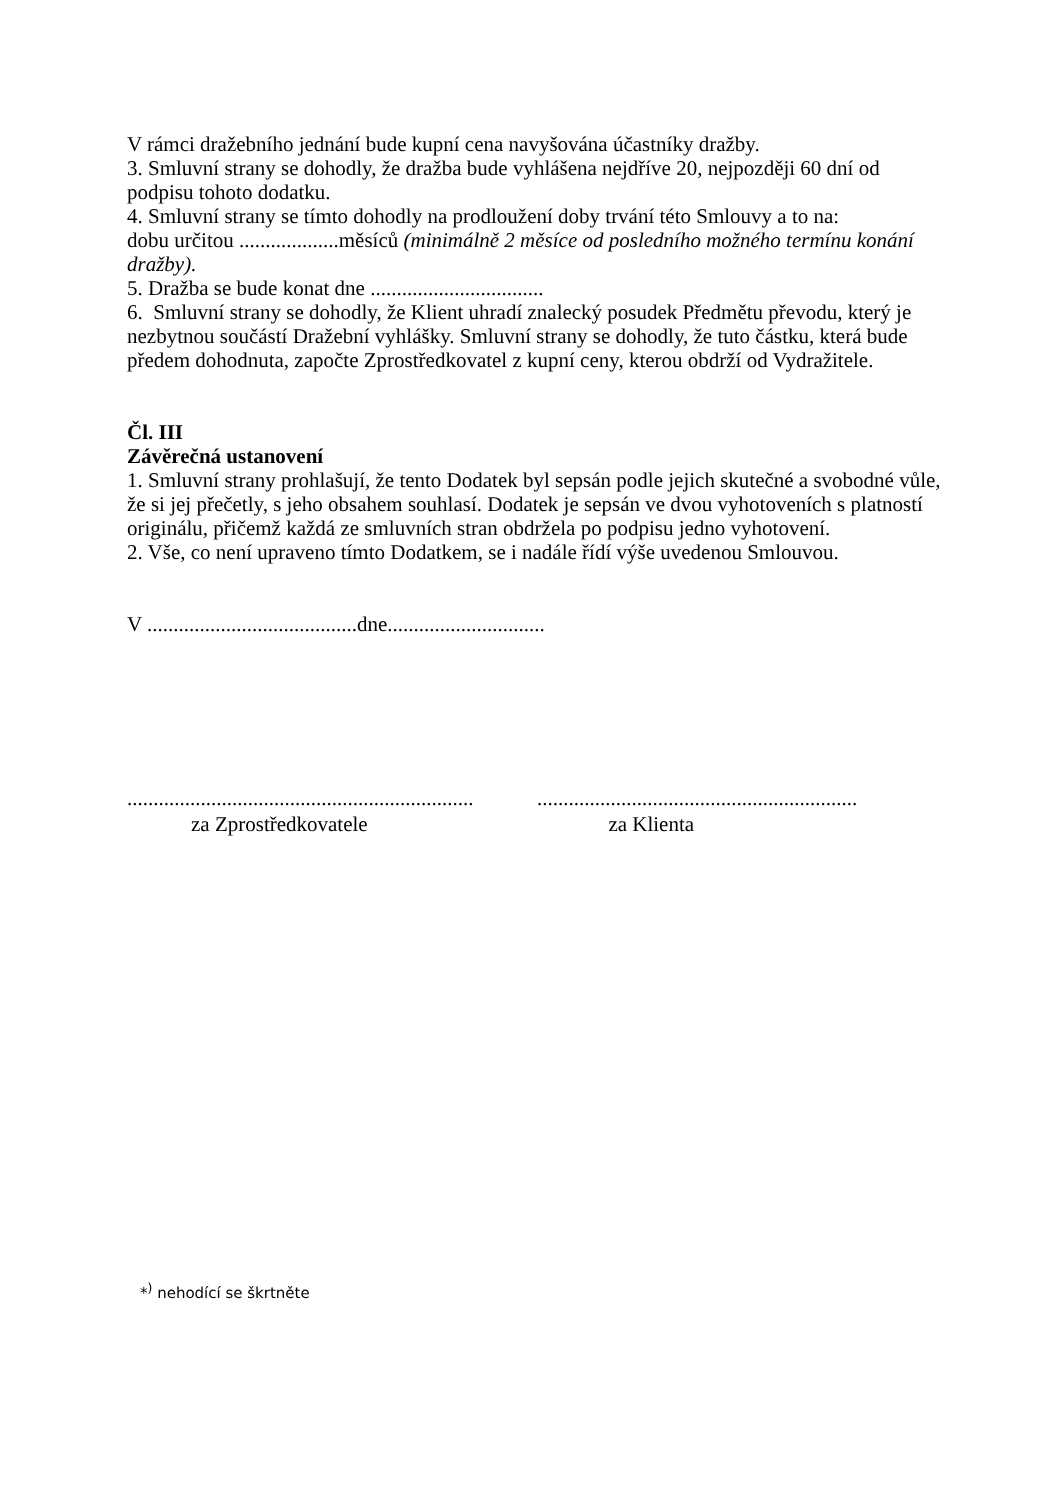V rámci dražebního jednání bude kupní cena navyšována účastníky dražby.
3. Smluvní strany se dohodly, že dražba bude vyhlášena nejdříve 20, nejpozději 60 dní od podpisu tohoto dodatku.
4. Smluvní strany se tímto dohodly na prodloužení doby trvání této Smlouvy a to na:
dobu určitou ...................měsíců (minimálně 2 měsíce od posledního možného termínu konání dražby).
5. Dražba se bude konat dne .................................
6. Smluvní strany se dohodly, že Klient uhradí znalecký posudek Předmětu převodu, který je nezbytnou součástí Dražební vyhlášky. Smluvní strany se dohodly, že tuto částku, která bude předem dohodnuta, započte Zprostředkovatel z kupní ceny, kterou obdrží od Vydražitele.
Čl. III
Závěrečná ustanovení
1. Smluvní strany prohlašují, že tento Dodatek byl sepsán podle jejich skutečné a svobodné vůle, že si jej přečetly, s jeho obsahem souhlasí. Dodatek je sepsán ve dvou vyhotoveních s platností originálu, přičemž každá ze smluvních stran obdržela po podpisu jedno vyhotovení.
2. Vše, co není upraveno tímto Dodatkem, se i nadále řídí výše uvedenou Smlouvou.
V ........................................dne..............................
..................................................................
.............................................................
za Zprostředkovatele za Klienta
*<sup>)</sup> nehodící se škrtněte